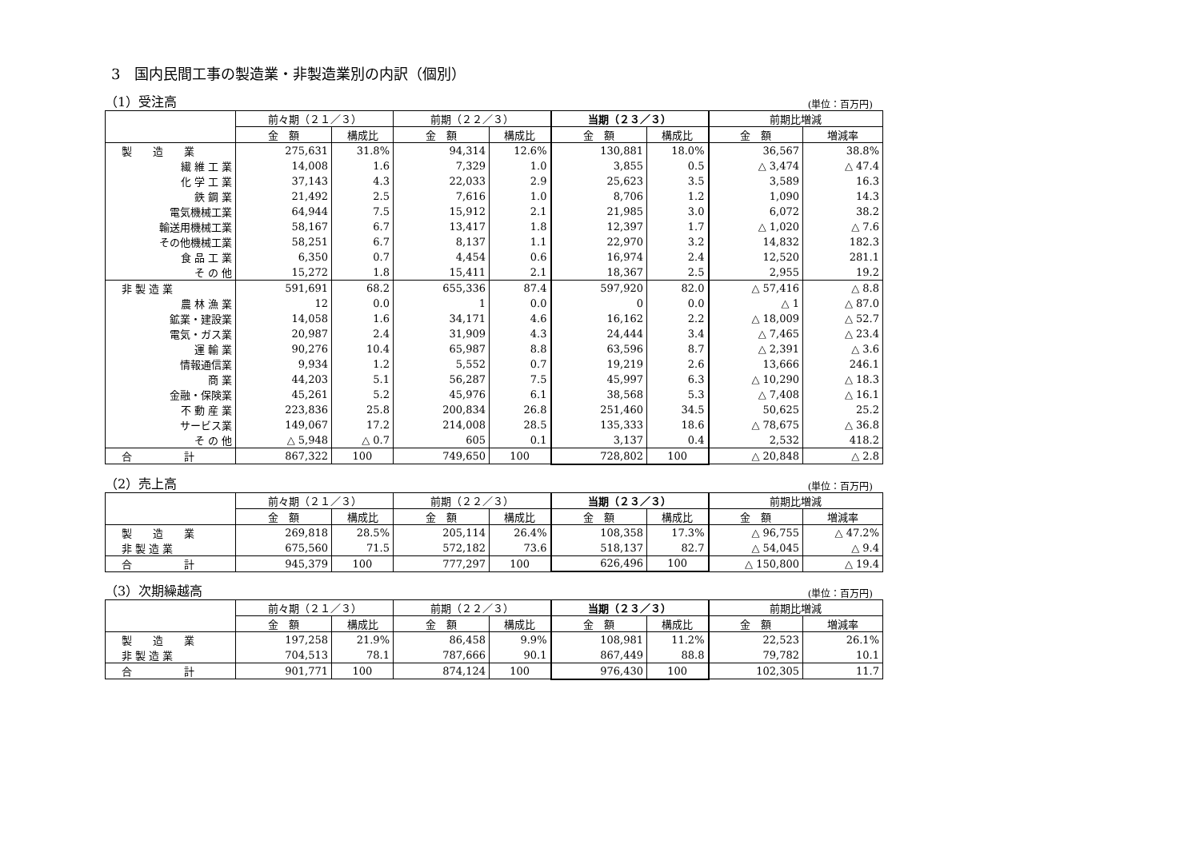3　国内民間工事の製造業・非製造業別の内訳（個別）
（1）受注高 (単位：百万円)
| | 前々期（２１／３） | | 前期（２２／３） | | 当期（２３／３） | | 前期比増減 | |
| --- | --- | --- | --- | --- | --- | --- | --- | --- |
| | 金 額 | 構成比 | 金 額 | 構成比 | 金 額 | 構成比 | 金 額 | 増減率 |
| 製 造 業 | 275,631 | 31.8% | 94,314 | 12.6% | 130,881 | 18.0% | 36,567 | 38.8% |
| 繊 維 工 業 | 14,008 | 1.6 | 7,329 | 1.0 | 3,855 | 0.5 | △ 3,474 | △ 47.4 |
| 化 学 工 業 | 37,143 | 4.3 | 22,033 | 2.9 | 25,623 | 3.5 | 3,589 | 16.3 |
| 鉄 鋼 業 | 21,492 | 2.5 | 7,616 | 1.0 | 8,706 | 1.2 | 1,090 | 14.3 |
| 電気機械工業 | 64,944 | 7.5 | 15,912 | 2.1 | 21,985 | 3.0 | 6,072 | 38.2 |
| 輸送用機械工業 | 58,167 | 6.7 | 13,417 | 1.8 | 12,397 | 1.7 | △ 1,020 | △ 7.6 |
| その他機械工業 | 58,251 | 6.7 | 8,137 | 1.1 | 22,970 | 3.2 | 14,832 | 182.3 |
| 食 品 工 業 | 6,350 | 0.7 | 4,454 | 0.6 | 16,974 | 2.4 | 12,520 | 281.1 |
| そ の 他 | 15,272 | 1.8 | 15,411 | 2.1 | 18,367 | 2.5 | 2,955 | 19.2 |
| 非 製 造 業 | 591,691 | 68.2 | 655,336 | 87.4 | 597,920 | 82.0 | △ 57,416 | △ 8.8 |
| 農 林 漁 業 | 12 | 0.0 | 1 | 0.0 | 0 | 0.0 | △ 1 | △ 87.0 |
| 鉱業・建設業 | 14,058 | 1.6 | 34,171 | 4.6 | 16,162 | 2.2 | △ 18,009 | △ 52.7 |
| 電気・ガス業 | 20,987 | 2.4 | 31,909 | 4.3 | 24,444 | 3.4 | △ 7,465 | △ 23.4 |
| 運 輸 業 | 90,276 | 10.4 | 65,987 | 8.8 | 63,596 | 8.7 | △ 2,391 | △ 3.6 |
| 情報通信業 | 9,934 | 1.2 | 5,552 | 0.7 | 19,219 | 2.6 | 13,666 | 246.1 |
| 商 業 | 44,203 | 5.1 | 56,287 | 7.5 | 45,997 | 6.3 | △ 10,290 | △ 18.3 |
| 金融・保険業 | 45,261 | 5.2 | 45,976 | 6.1 | 38,568 | 5.3 | △ 7,408 | △ 16.1 |
| 不 動 産 業 | 223,836 | 25.8 | 200,834 | 26.8 | 251,460 | 34.5 | 50,625 | 25.2 |
| サービス業 | 149,067 | 17.2 | 214,008 | 28.5 | 135,333 | 18.6 | △ 78,675 | △ 36.8 |
| そ の 他 | △ 5,948 | △ 0.7 | 605 | 0.1 | 3,137 | 0.4 | 2,532 | 418.2 |
| 合 計 | 867,322 | 100 | 749,650 | 100 | 728,802 | 100 | △ 20,848 | △ 2.8 |
（2）売上高 (単位：百万円)
| | 前々期（２１／３） | | 前期（２２／３） | | 当期（２３／３） | | 前期比増減 | |
| --- | --- | --- | --- | --- | --- | --- | --- | --- |
| | 金 額 | 構成比 | 金 額 | 構成比 | 金 額 | 構成比 | 金 額 | 増減率 |
| 製 造 業 | 269,818 | 28.5% | 205,114 | 26.4% | 108,358 | 17.3% | △ 96,755 | △ 47.2% |
| 非 製 造 業 | 675,560 | 71.5 | 572,182 | 73.6 | 518,137 | 82.7 | △ 54,045 | △ 9.4 |
| 合 計 | 945,379 | 100 | 777,297 | 100 | 626,496 | 100 | △ 150,800 | △ 19.4 |
（3）次期繰越高 (単位：百万円)
| | 前々期（２１／３） | | 前期（２２／３） | | 当期（２３／３） | | 前期比増減 | |
| --- | --- | --- | --- | --- | --- | --- | --- | --- |
| | 金 額 | 構成比 | 金 額 | 構成比 | 金 額 | 構成比 | 金 額 | 増減率 |
| 製 造 業 | 197,258 | 21.9% | 86,458 | 9.9% | 108,981 | 11.2% | 22,523 | 26.1% |
| 非 製 造 業 | 704,513 | 78.1 | 787,666 | 90.1 | 867,449 | 88.8 | 79,782 | 10.1 |
| 合 計 | 901,771 | 100 | 874,124 | 100 | 976,430 | 100 | 102,305 | 11.7 |